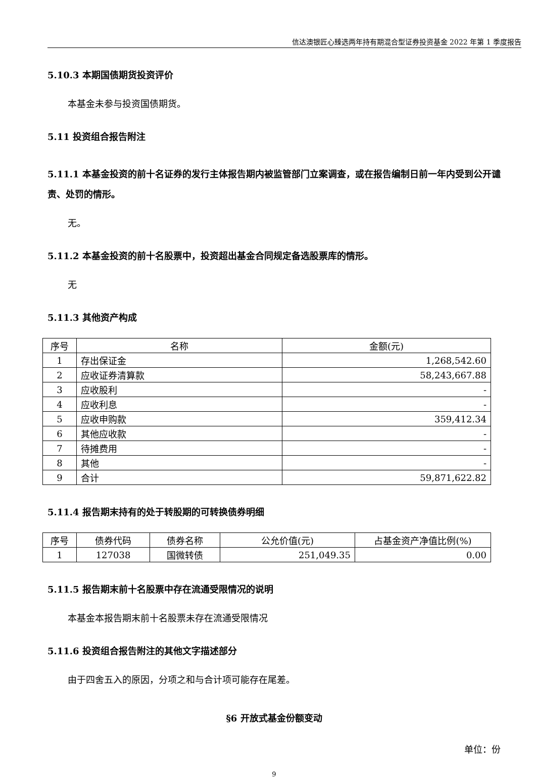信达澳银匠心臻选两年持有期混合型证券投资基金 2022 年第 1 季度报告
5.10.3 本期国债期货投资评价
本基金未参与投资国债期货。
5.11 投资组合报告附注
5.11.1 本基金投资的前十名证券的发行主体报告期内被监管部门立案调查，或在报告编制日前一年内受到公开谴责、处罚的情形。
无。
5.11.2 本基金投资的前十名股票中，投资超出基金合同规定备选股票库的情形。
无
5.11.3 其他资产构成
| 序号 | 名称 | 金额(元) |
| --- | --- | --- |
| 1 | 存出保证金 | 1,268,542.60 |
| 2 | 应收证券清算款 | 58,243,667.88 |
| 3 | 应收股利 | - |
| 4 | 应收利息 | - |
| 5 | 应收申购款 | 359,412.34 |
| 6 | 其他应收款 | - |
| 7 | 待摊费用 | - |
| 8 | 其他 | - |
| 9 | 合计 | 59,871,622.82 |
5.11.4 报告期末持有的处于转股期的可转换债券明细
| 序号 | 债券代码 | 债券名称 | 公允价值(元) | 占基金资产净值比例(%) |
| --- | --- | --- | --- | --- |
| 1 | 127038 | 国微转债 | 251,049.35 | 0.00 |
5.11.5 报告期末前十名股票中存在流通受限情况的说明
本基金本报告期末前十名股票未存在流通受限情况
5.11.6 投资组合报告附注的其他文字描述部分
由于四舍五入的原因，分项之和与合计项可能存在尾差。
§6 开放式基金份额变动
单位：份
9